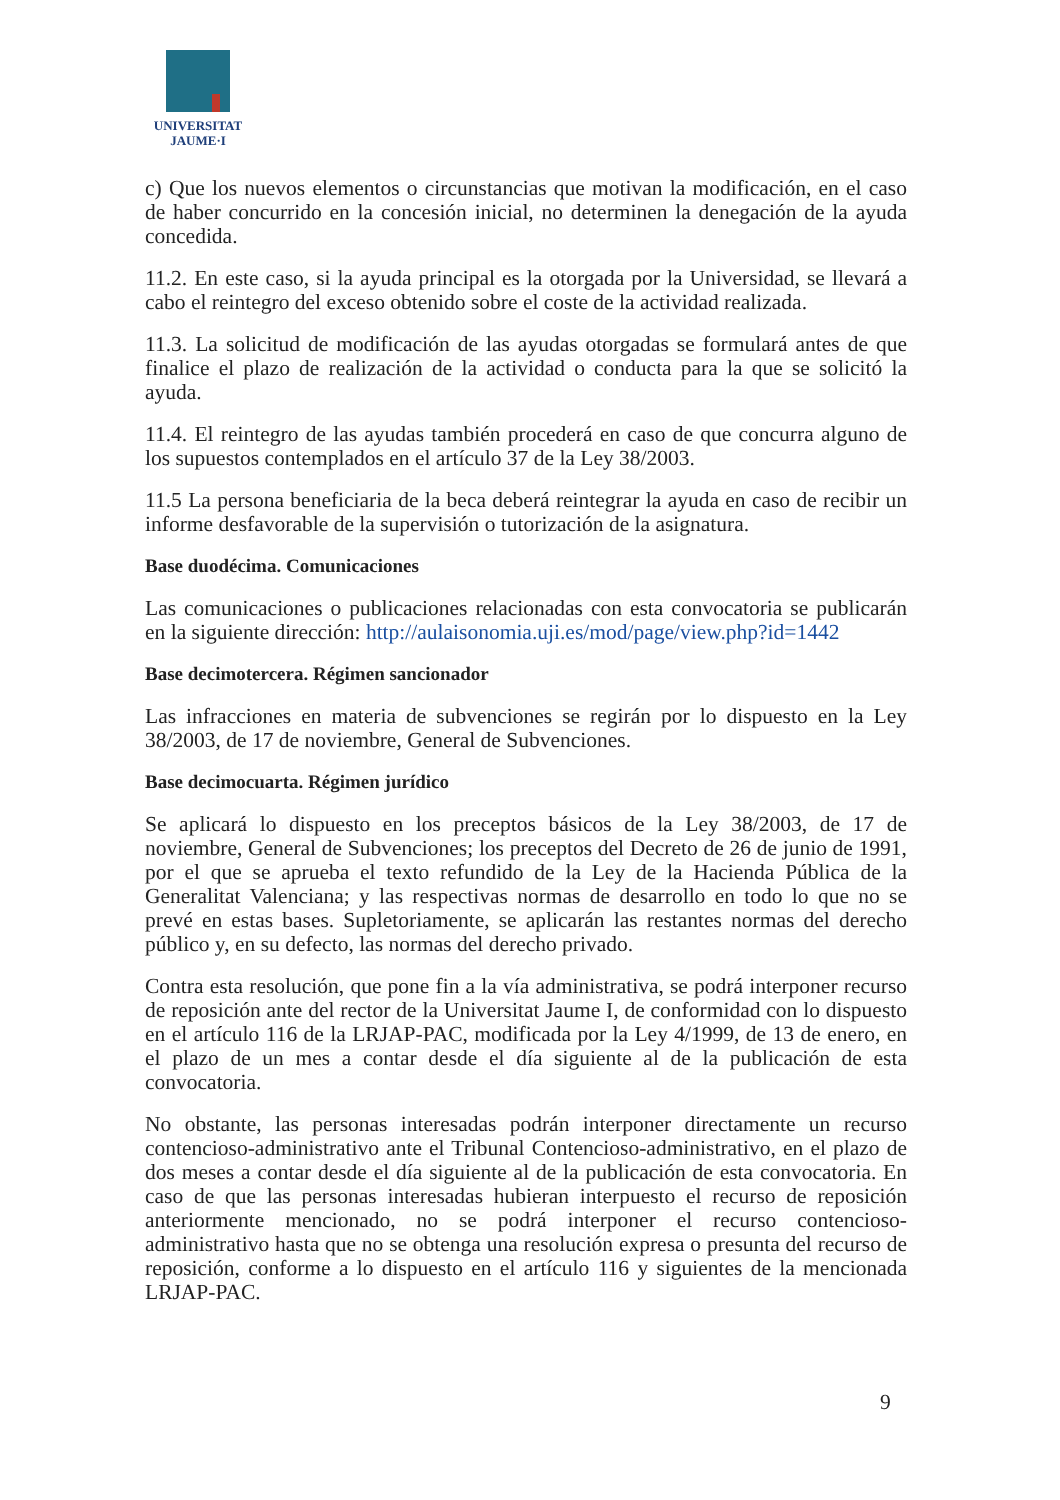UNIVERSITAT
JAUME·I
c) Que los nuevos elementos o circunstancias que motivan la modificación, en el caso de haber concurrido en la concesión inicial, no determinen la denegación de la ayuda concedida.
11.2. En este caso, si la ayuda principal es la otorgada por la Universidad, se llevará a cabo el reintegro del exceso obtenido sobre el coste de la actividad realizada.
11.3. La solicitud de modificación de las ayudas otorgadas se formulará antes de que finalice el plazo de realización de la actividad o conducta para la que se solicitó la ayuda.
11.4. El reintegro de las ayudas también procederá en caso de que concurra alguno de los supuestos contemplados en el artículo 37 de la Ley 38/2003.
11.5 La persona beneficiaria de la beca deberá reintegrar la ayuda en caso de recibir un informe desfavorable de la supervisión o tutorización de la asignatura.
Base duodécima. Comunicaciones
Las comunicaciones o publicaciones relacionadas con esta convocatoria se publicarán en la siguiente dirección: http://aulaisonomia.uji.es/mod/page/view.php?id=1442
Base decimotercera. Régimen sancionador
Las infracciones en materia de subvenciones se regirán por lo dispuesto en la Ley 38/2003, de 17 de noviembre, General de Subvenciones.
Base decimocuarta. Régimen jurídico
Se aplicará lo dispuesto en los preceptos básicos de la Ley 38/2003, de 17 de noviembre, General de Subvenciones; los preceptos del Decreto de 26 de junio de 1991, por el que se aprueba el texto refundido de la Ley de la Hacienda Pública de la Generalitat Valenciana; y las respectivas normas de desarrollo en todo lo que no se prevé en estas bases. Supletoriamente, se aplicarán las restantes normas del derecho público y, en su defecto, las normas del derecho privado.
Contra esta resolución, que pone fin a la vía administrativa, se podrá interponer recurso de reposición ante del rector de la Universitat Jaume I, de conformidad con lo dispuesto en el artículo 116 de la LRJAP-PAC, modificada por la Ley 4/1999, de 13 de enero, en el plazo de un mes a contar desde el día siguiente al de la publicación de esta convocatoria.
No obstante, las personas interesadas podrán interponer directamente un recurso contencioso-administrativo ante el Tribunal Contencioso-administrativo, en el plazo de dos meses a contar desde el día siguiente al de la publicación de esta convocatoria. En caso de que las personas interesadas hubieran interpuesto el recurso de reposición anteriormente mencionado, no se podrá interponer el recurso contencioso-administrativo hasta que no se obtenga una resolución expresa o presunta del recurso de reposición, conforme a lo dispuesto en el artículo 116 y siguientes de la mencionada LRJAP-PAC.
9